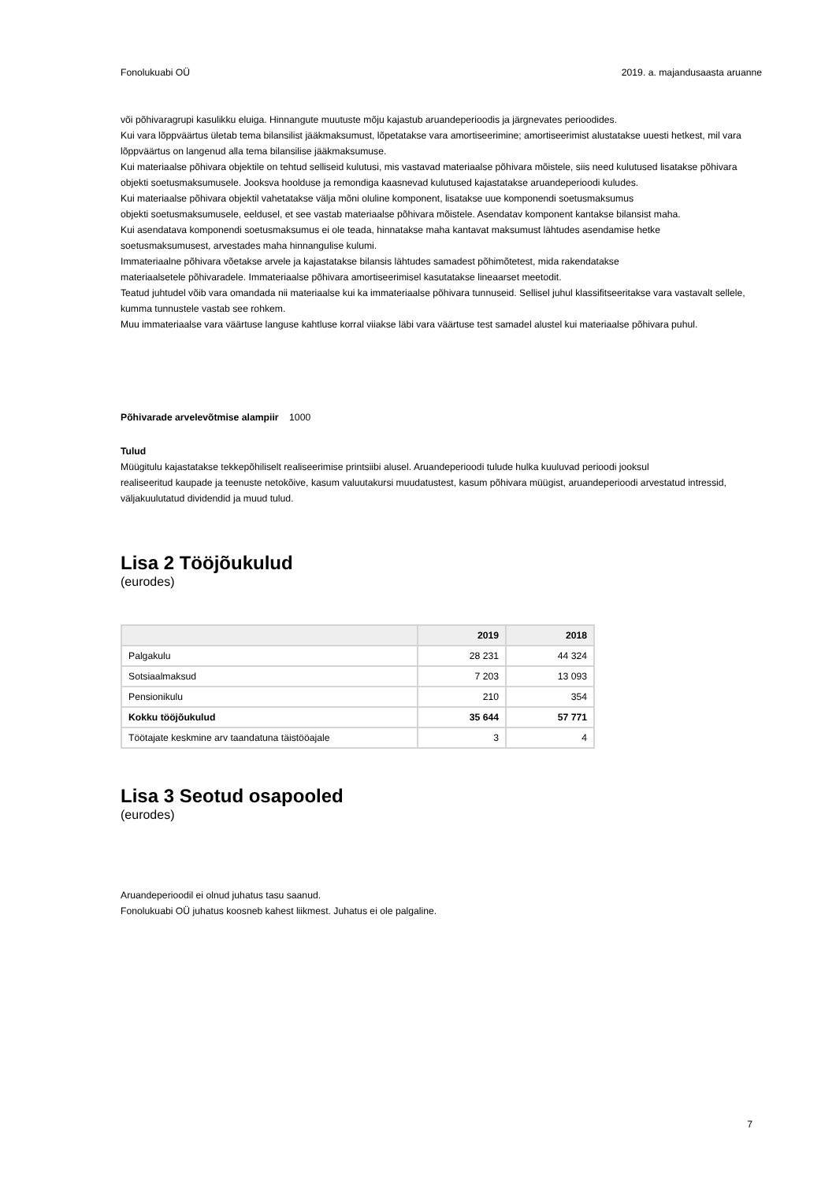Fonolukuabi OÜ 2019. a. majandusaasta aruanne
või põhivaragrupi kasulikku eluiga. Hinnangute muutuste mõju kajastub aruandeperioodis ja järgnevates perioodides.
Kui vara lõppväärtus ületab tema bilansilist jääkmaksumust, lõpetatakse vara amortiseerimine; amortiseerimist alustatakse uuesti hetkest, mil vara lõppväärtus on langenud alla tema bilansilise jääkmaksumuse.
Kui materiaalse põhivara objektile on tehtud selliseid kulutusi, mis vastavad materiaalse põhivara mõistele, siis need kulutused lisatakse põhivara objekti soetusmaksumusele. Jooksva hoolduse ja remondiga kaasnevad kulutused kajastatakse aruandeperioodi kuludes.
Kui materiaalse põhivara objektil vahetatakse välja mõni oluline komponent, lisatakse uue komponendi soetusmaksumus
objekti soetusmaksumusele, eeldusel, et see vastab materiaalse põhivara mõistele. Asendatav komponent kantakse bilansist maha.
Kui asendatava komponendi soetusmaksumus ei ole teada, hinnatakse maha kantavat maksumust lähtudes asendamise hetke
soetusmaksumusest, arvestades maha hinnangulise kulumi.
Immateriaalne põhivara võetakse arvele ja kajastatakse bilansis lähtudes samadest põhimõtetest, mida rakendatakse
materiaalsetele põhivaradele. Immateriaalse põhivara amortiseerimisel kasutatakse lineaarset meetodit.
Teatud juhtudel võib vara omandada nii materiaalse kui ka immateriaalse põhivara tunnuseid. Sellisel juhul klassifitseeritakse vara vastavalt sellele, kumma tunnustele vastab see rohkem.
Muu immateriaalse vara väärtuse languse kahtluse korral viiakse läbi vara väärtuse test samadel alustel kui materiaalse põhivara puhul.
Põhivarade arvelevõtmise alampiir 1000
Tulud
Müügitulu kajastatakse tekkepõhiliselt realiseerimise printsiibi alusel. Aruandeperioodi tulude hulka kuuluvad perioodi jooksul
realiseeritud kaupade ja teenuste netokõive, kasum valuutakursi muudatustest, kasum põhivara müügist, aruandeperioodi arvestatud intressid, väljakuulutatud dividendid ja muud tulud.
Lisa 2 Tööjõukulud
(eurodes)
| | 2019 | 2018 |
| --- | --- | --- |
| Palgakulu | 28 231 | 44 324 |
| Sotsiaalmaksud | 7 203 | 13 093 |
| Pensionikulu | 210 | 354 |
| Kokku tööjõukulud | 35 644 | 57 771 |
| Töötajate keskmine arv taandatuna täistööajale | 3 | 4 |
Lisa 3 Seotud osapooled
(eurodes)
Aruandeperioodil ei olnud juhatus tasu saanud.
Fonolukuabi OÜ juhatus koosneb kahest liikmest. Juhatus ei ole palgaline.
7